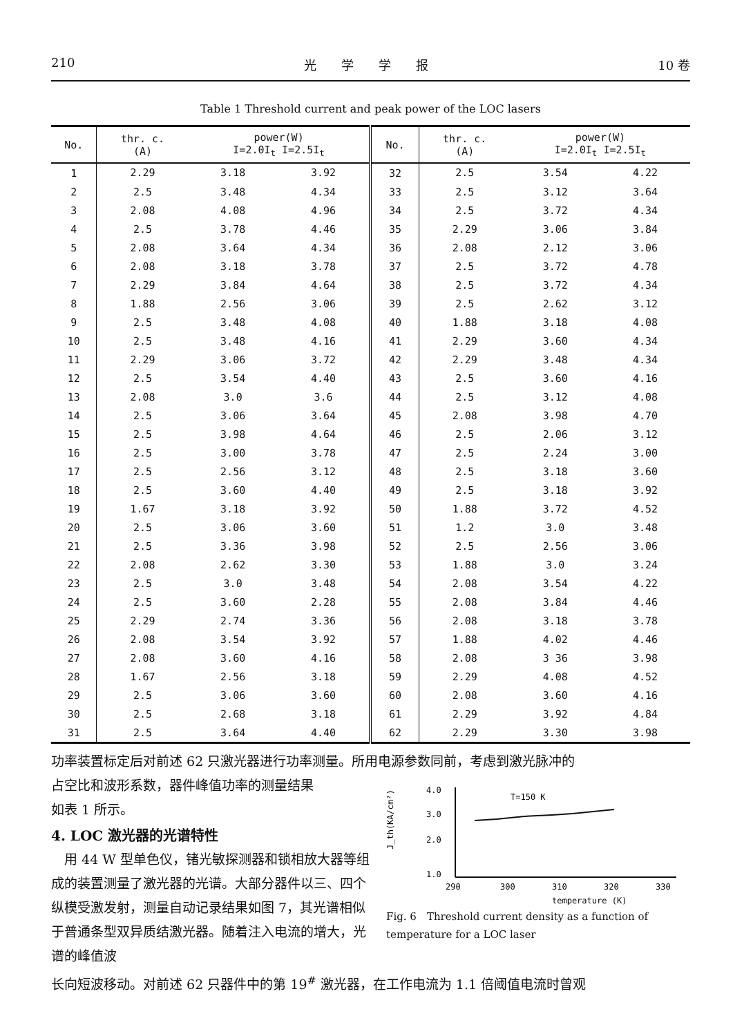210 光　　学　　学　　报 10 卷
Table 1 Threshold current and peak power of the LOC lasers
| No. | thr. c. (A) | power(W) I=2.0I<sub>t</sub> I=2.5I<sub>t</sub> | | No. | thr. c. (A) | power(W) I=2.0I<sub>t</sub> I=2.5I<sub>t</sub> | |
| --- | --- | --- | --- | --- | --- | --- | --- |
| 1 | 2.29 | 3.18 | 3.92 | 32 | 2.5 | 3.54 | 4.22 |
| 2 | 2.5 | 3.48 | 4.34 | 33 | 2.5 | 3.12 | 3.64 |
| 3 | 2.08 | 4.08 | 4.96 | 34 | 2.5 | 3.72 | 4.34 |
| 4 | 2.5 | 3.78 | 4.46 | 35 | 2.29 | 3.06 | 3.84 |
| 5 | 2.08 | 3.64 | 4.34 | 36 | 2.08 | 2.12 | 3.06 |
| 6 | 2.08 | 3.18 | 3.78 | 37 | 2.5 | 3.72 | 4.78 |
| 7 | 2.29 | 3.84 | 4.64 | 38 | 2.5 | 3.72 | 4.34 |
| 8 | 1.88 | 2.56 | 3.06 | 39 | 2.5 | 2.62 | 3.12 |
| 9 | 2.5 | 3.48 | 4.08 | 40 | 1.88 | 3.18 | 4.08 |
| 10 | 2.5 | 3.48 | 4.16 | 41 | 2.29 | 3.60 | 4.34 |
| 11 | 2.29 | 3.06 | 3.72 | 42 | 2.29 | 3.48 | 4.34 |
| 12 | 2.5 | 3.54 | 4.40 | 43 | 2.5 | 3.60 | 4.16 |
| 13 | 2.08 | 3.0 | 3.6 | 44 | 2.5 | 3.12 | 4.08 |
| 14 | 2.5 | 3.06 | 3.64 | 45 | 2.08 | 3.98 | 4.70 |
| 15 | 2.5 | 3.98 | 4.64 | 46 | 2.5 | 2.06 | 3.12 |
| 16 | 2.5 | 3.00 | 3.78 | 47 | 2.5 | 2.24 | 3.00 |
| 17 | 2.5 | 2.56 | 3.12 | 48 | 2.5 | 3.18 | 3.60 |
| 18 | 2.5 | 3.60 | 4.40 | 49 | 2.5 | 3.18 | 3.92 |
| 19 | 1.67 | 3.18 | 3.92 | 50 | 1.88 | 3.72 | 4.52 |
| 20 | 2.5 | 3.06 | 3.60 | 51 | 1.2 | 3.0 | 3.48 |
| 21 | 2.5 | 3.36 | 3.98 | 52 | 2.5 | 2.56 | 3.06 |
| 22 | 2.08 | 2.62 | 3.30 | 53 | 1.88 | 3.0 | 3.24 |
| 23 | 2.5 | 3.0 | 3.48 | 54 | 2.08 | 3.54 | 4.22 |
| 24 | 2.5 | 3.60 | 2.28 | 55 | 2.08 | 3.84 | 4.46 |
| 25 | 2.29 | 2.74 | 3.36 | 56 | 2.08 | 3.18 | 3.78 |
| 26 | 2.08 | 3.54 | 3.92 | 57 | 1.88 | 4.02 | 4.46 |
| 27 | 2.08 | 3.60 | 4.16 | 58 | 2.08 | 3 36 | 3.98 |
| 28 | 1.67 | 2.56 | 3.18 | 59 | 2.29 | 4.08 | 4.52 |
| 29 | 2.5 | 3.06 | 3.60 | 60 | 2.08 | 3.60 | 4.16 |
| 30 | 2.5 | 2.68 | 3.18 | 61 | 2.29 | 3.92 | 4.84 |
| 31 | 2.5 | 3.64 | 4.40 | 62 | 2.29 | 3.30 | 3.98 |
功率装置标定后对前述 62 只激光器进行功率测量。所用电源参数同前，考虑到激光脉冲的
占空比和波形系数，器件峰值功率的测量结果
如表 1 所示。
4. LOC 激光器的光谱特性
　用 44 W 型单色仪，锗光敏探测器和锁相放大器等组成的装置测量了激光器的光谱。大部分器件以三、四个纵模受激发射，测量自动记录结果如图 7，其光谱相似于普通条型双异质结激光器。随着注入电流的增大，光谱的峰值波
J_th(KA/cm²)
4.0
3.0
2.0
1.0
T=150 K
290
300
310
320
330
temperature (K)
Fig. 6　Threshold current density as a function of temperature for a LOC laser
长向短波移动。对前述 62 只器件中的第 19<sup>#</sup> 激光器，在工作电流为 1.1 倍阈值电流时曾观